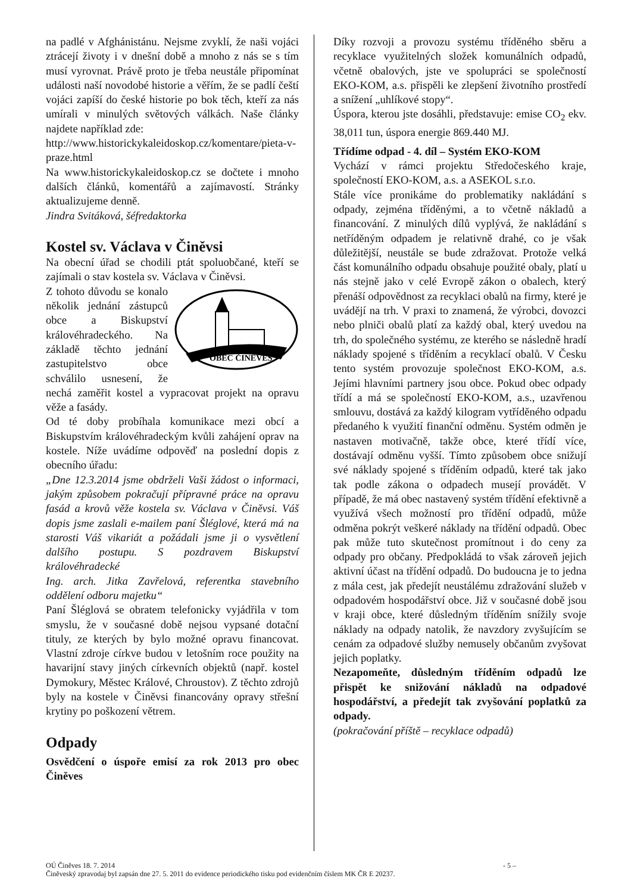na padlé v Afghánistánu. Nejsme zvyklí, že naši vojáci ztrácejí životy i v dnešní době a mnoho z nás se s tím musí vyrovnat. Právě proto je třeba neustále připomínat události naší novodobé historie a věřím, že se padlí čeští vojáci zapíší do české historie po bok těch, kteří za nás umírali v minulých světových válkách. Naše články najdete například zde:
http://www.historickykaleidoskop.cz/komentare/pieta-v-praze.html
Na www.historickykaleidoskop.cz se dočtete i mnoho dalších článků, komentářů a zajímavostí. Stránky aktualizujeme denně.
Jindra Svitáková, šéfredaktorka
Kostel sv. Václava v Činěvsi
Na obecní úřad se chodili ptát spoluobčané, kteří se zajímali o stav kostela sv. Václava v Činěvsi.
OBEC ČINĚVES
Z tohoto důvodu se konalo několik jednání zástupců obce a Biskupství královéhradeckého. Na základě těchto jednání zastupitelstvo obce schválilo usnesení, že nechá zaměřit kostel a vypracovat projekt na opravu věže a fasády.
Od té doby probíhala komunikace mezi obcí a Biskupstvím královéhradeckým kvůli zahájení oprav na kostele. Níže uvádíme odpověď na poslední dopis z obecního úřadu:
„Dne 12.3.2014 jsme obdrželi Vaši žádost o informaci, jakým způsobem pokračují přípravné práce na opravu fasád a krovů věže kostela sv. Václava v Činěvsi. Váš dopis jsme zaslali e-mailem paní Šléglové, která má na starosti Váš vikariát a požádali jsme ji o vysvětlení dalšího postupu. S pozdravem Biskupství královéhradecké
Ing. arch. Jitka Zavřelová, referentka stavebního oddělení odboru majetku“
Paní Šléglová se obratem telefonicky vyjádřila v tom smyslu, že v současné době nejsou vypsané dotační tituly, ze kterých by bylo možné opravu financovat. Vlastní zdroje církve budou v letošním roce použity na havarijní stavy jiných církevních objektů (např. kostel Dymokury, Městec Králové, Chroustov). Z těchto zdrojů byly na kostele v Činěvsi financovány opravy střešní krytiny po poškození větrem.
Odpady
Osvědčení o úspoře emisí za rok 2013 pro obec Činěves
Díky rozvoji a provozu systému tříděného sběru a recyklace využitelných složek komunálních odpadů, včetně obalových, jste ve spolupráci se společností EKO-KOM, a.s. přispěli ke zlepšení životního prostředí a snížení „uhlíkové stopy“.
Úspora, kterou jste dosáhli, představuje: emise CO<sub>2</sub> ekv. 38,011 tun, úspora energie 869.440 MJ.
Třídíme odpad - 4. díl – Systém EKO-KOM
Vychází v rámci projektu Středočeského kraje, společností EKO-KOM, a.s. a ASEKOL s.r.o.
Stále více pronikáme do problematiky nakládání s odpady, zejména tříděnými, a to včetně nákladů a financování. Z minulých dílů vyplývá, že nakládání s netříděným odpadem je relativně drahé, co je však důležitější, neustále se bude zdražovat. Protože velká část komunálního odpadu obsahuje použité obaly, platí u nás stejně jako v celé Evropě zákon o obalech, který přenáší odpovědnost za recyklaci obalů na firmy, které je uvádějí na trh. V praxi to znamená, že výrobci, dovozci nebo plniči obalů platí za každý obal, který uvedou na trh, do společného systému, ze kterého se následně hradí náklady spojené s tříděním a recyklací obalů. V Česku tento systém provozuje společnost EKO-KOM, a.s. Jejími hlavními partnery jsou obce. Pokud obec odpady třídí a má se společností EKO-KOM, a.s., uzavřenou smlouvu, dostává za každý kilogram vytříděného odpadu předaného k využití finanční odměnu. Systém odměn je nastaven motivačně, takže obce, které třídí více, dostávají odměnu vyšší. Tímto způsobem obce snižují své náklady spojené s tříděním odpadů, které tak jako tak podle zákona o odpadech musejí provádět. V případě, že má obec nastavený systém třídění efektivně a využívá všech možností pro třídění odpadů, může odměna pokrýt veškeré náklady na třídění odpadů. Obec pak může tuto skutečnost promítnout i do ceny za odpady pro občany. Předpokládá to však zároveň jejich aktivní účast na třídění odpadů. Do budoucna je to jedna z mála cest, jak předejít neustálému zdražování služeb v odpadovém hospodářství obce. Již v současné době jsou v kraji obce, které důsledným tříděním snížily svoje náklady na odpady natolik, že navzdory zvyšujícím se cenám za odpadové služby nemusely občanům zvyšovat jejich poplatky.
Nezapomeňte, důsledným tříděním odpadů lze přispět ke snižování nákladů na odpadové hospodářství, a předejít tak zvyšování poplatků za odpady.
(pokračování příště – recyklace odpadů)
OÚ Činěves 18. 7. 2014 - 5 –
Činěveský zpravodaj byl zapsán dne 27. 5. 2011 do evidence periodického tisku pod evidenčním číslem MK ČR E 20237.